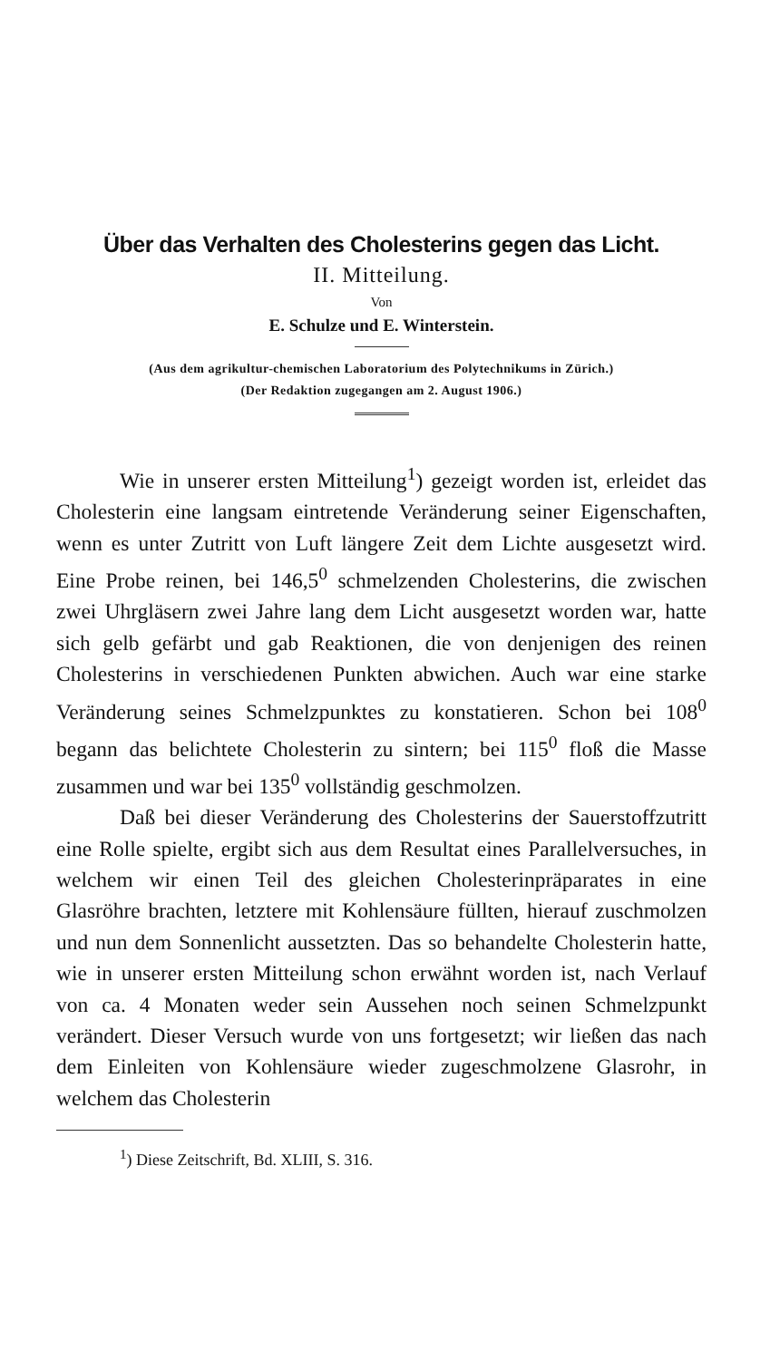Über das Verhalten des Cholesterins gegen das Licht.
II. Mitteilung.
Von
E. Schulze und E. Winterstein.
(Aus dem agrikultur-chemischen Laboratorium des Polytechnikums in Zürich.)
(Der Redaktion zugegangen am 2. August 1906.)
Wie in unserer ersten Mitteilung<sup>1</sup>) gezeigt worden ist, erleidet das Cholesterin eine langsam eintretende Veränderung seiner Eigenschaften, wenn es unter Zutritt von Luft längere Zeit dem Lichte ausgesetzt wird. Eine Probe reinen, bei 146,5<sup>0</sup> schmelzenden Cholesterins, die zwischen zwei Uhrgläsern zwei Jahre lang dem Licht ausgesetzt worden war, hatte sich gelb gefärbt und gab Reaktionen, die von denjenigen des reinen Cholesterins in verschiedenen Punkten abwichen. Auch war eine starke Veränderung seines Schmelzpunktes zu konstatieren. Schon bei 108<sup>0</sup> begann das belichtete Cholesterin zu sintern; bei 115<sup>0</sup> floß die Masse zusammen und war bei 135<sup>0</sup> vollständig geschmolzen.
Daß bei dieser Veränderung des Cholesterins der Sauerstoffzutritt eine Rolle spielte, ergibt sich aus dem Resultat eines Parallelversuches, in welchem wir einen Teil des gleichen Cholesterinpräparates in eine Glasröhre brachten, letztere mit Kohlensäure füllten, hierauf zuschmolzen und nun dem Sonnenlicht aussetzten. Das so behandelte Cholesterin hatte, wie in unserer ersten Mitteilung schon erwähnt worden ist, nach Verlauf von ca. 4 Monaten weder sein Aussehen noch seinen Schmelzpunkt verändert. Dieser Versuch wurde von uns fortgesetzt; wir ließen das nach dem Einleiten von Kohlensäure wieder zugeschmolzene Glasrohr, in welchem das Cholesterin
<sup>1</sup>) Diese Zeitschrift, Bd. XLIII, S. 316.